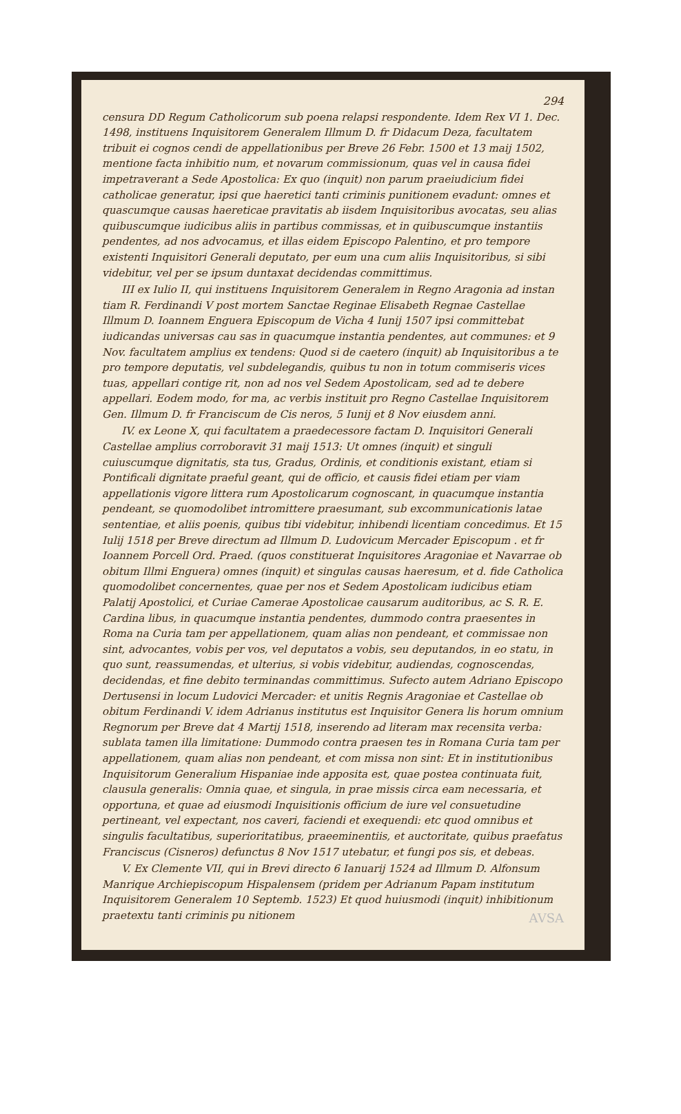294
censura DD Regum Catholicorum sub poena relapsi respondente. Idem Rex VI 1. Dec. 1498, instituens Inquisitorem Generalem Illmum D. fr Didacum Deza, facultatem tribuit ei cognos cendi de appellationibus per Breve 26 Febr. 1500 et 13 maij 1502, mentione facta inhibitio num, et novarum commissionum, quas vel in causa fidei impetraverant a Sede Apostolica: Ex quo (inquit) non parum praeiudicium fidei catholicae generatur, ipsi que haeretici tanti criminis punitionem evadunt: omnes et quascumque causas haereticae pravitatis ab iisdem Inquisitoribus avocatas, seu alias quibuscumque iudicibus aliis in partibus commissas, et in quibuscumque instantiis pendentes, ad nos advocamus, et illas eidem Episcopo Palentino, et pro tempore existenti Inquisitori Generali deputato, per eum una cum aliis Inquisitoribus, si sibi videbitur, vel per se ipsum duntaxat decidendas committimus.
III ex Iulio II, qui instituens Inquisitorem Generalem in Regno Aragonia ad instan tiam R. Ferdinandi V post mortem Sanctae Reginae Elisabeth Regnae Castellae Illmum D. Ioannem Enguera Episcopum de Vicha 4 Iunij 1507 ipsi committebat iudicandas universas cau sas in quacumque instantia pendentes, aut communes: et 9 Nov. facultatem amplius ex tendens: Quod si de caetero (inquit) ab Inquisitoribus a te pro tempore deputatis, vel subdelegandis, quibus tu non in totum commiseris vices tuas, appellari contige rit, non ad nos vel Sedem Apostolicam, sed ad te debere appellari. Eodem modo, for ma, ac verbis instituit pro Regno Castellae Inquisitorem Gen. Illmum D. fr Franciscum de Cis neros, 5 Iunij et 8 Nov eiusdem anni.
IV. ex Leone X, qui facultatem a praedecessore factam D. Inquisitori Generali Castellae amplius corroboravit 31 maij 1513: Ut omnes (inquit) et singuli cuiuscumque dignitatis, sta tus, Gradus, Ordinis, et conditionis existant, etiam si Pontificali dignitate praeful geant, qui de officio, et causis fidei etiam per viam appellationis vigore littera rum Apostolicarum cognoscant, in quacumque instantia pendeant, se quomodolibet intromittere praesumant, sub excommunicationis latae sententiae, et aliis poenis, quibus tibi videbitur, inhibendi licentiam concedimus. Et 15 Iulij 1518 per Breve directum ad Illmum D. Ludovicum Mercader Episcopum . et fr Ioannem Porcell Ord. Praed. (quos constituerat Inquisitores Aragoniae et Navarrae ob obitum Illmi Enguera) omnes (inquit) et singulas causas haeresum, et d. fide Catholica quomodolibet concernentes, quae per nos et Sedem Apostolicam iudicibus etiam Palatij Apostolici, et Curiae Camerae Apostolicae causarum auditoribus, ac S. R. E. Cardina libus, in quacumque instantia pendentes, dummodo contra praesentes in Roma na Curia tam per appellationem, quam alias non pendeant, et commissae non sint, advocantes, vobis per vos, vel deputatos a vobis, seu deputandos, in eo statu, in quo sunt, reassumendas, et ulterius, si vobis videbitur, audiendas, cognoscendas, decidendas, et fine debito terminandas committimus. Sufecto autem Adriano Episcopo Dertusensi in locum Ludovici Mercader: et unitis Regnis Aragoniae et Castellae ob obitum Ferdinandi V. idem Adrianus institutus est Inquisitor Genera lis horum omnium Regnorum per Breve dat 4 Martij 1518, inserendo ad literam max recensita verba: sublata tamen illa limitatione: Dummodo contra praesen tes in Romana Curia tam per appellationem, quam alias non pendeant, et com missa non sint: Et in institutionibus Inquisitorum Generalium Hispaniae inde apposita est, quae postea continuata fuit, clausula generalis: Omnia quae, et singula, in prae missis circa eam necessaria, et opportuna, et quae ad eiusmodi Inquisitionis officium de iure vel consuetudine pertineant, vel expectant, nos caveri, faciendi et exequendi: etc quod omnibus et singulis facultatibus, superioritatibus, praeeminentiis, et auctoritate, quibus praefatus Franciscus (Cisneros) defunctus 8 Nov 1517 utebatur, et fungi pos sis, et debeas.
V. Ex Clemente VII, qui in Brevi directo 6 Ianuarij 1524 ad Illmum D. Alfonsum Manrique Archiepiscopum Hispalensem (pridem per Adrianum Papam institutum Inquisitorem Generalem 10 Septemb. 1523) Et quod huiusmodi (inquit) inhibitionum praetextu tanti criminis pu nitionem
AVSA